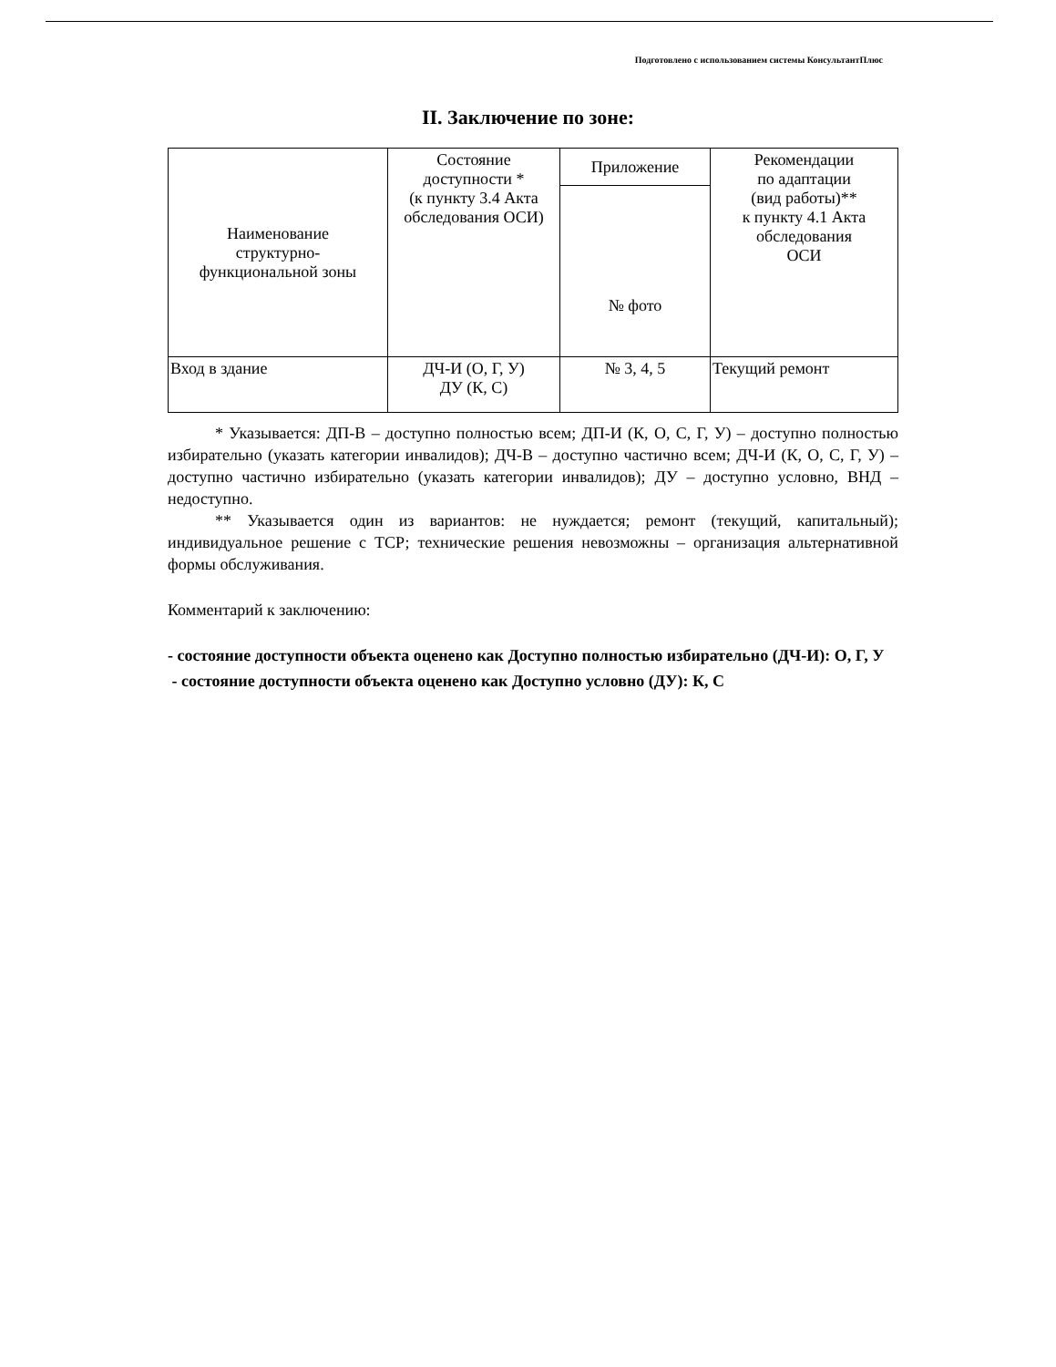Подготовлено с использованием системы КонсультантПлюс
II. Заключение по зоне:
| Наименование структурно- функциональной зоны | Состояние доступности * (к пункту 3.4 Акта обследования ОСИ) | Приложение | Рекомендации по адаптации (вид работы)** к пункту 4.1 Акта обследования ОСИ |
| --- | --- | --- | --- |
| | | № фото | |
| Вход в здание | ДЧ-И (О, Г, У) ДУ (К, С) | № 3, 4, 5 | Текущий ремонт |
* Указывается: ДП-В – доступно полностью всем; ДП-И (К, О, С, Г, У) – доступно полностью избирательно (указать категории инвалидов); ДЧ-В – доступно частично всем; ДЧ-И (К, О, С, Г, У) – доступно частично избирательно (указать категории инвалидов); ДУ – доступно условно, ВНД – недоступно.
** Указывается один из вариантов: не нуждается; ремонт (текущий, капитальный); индивидуальное решение с ТСР; технические решения невозможны – организация альтернативной формы обслуживания.
Комментарий к заключению:
- состояние доступности объекта оценено как Доступно полностью избирательно (ДЧ-И): О, Г, У
- состояние доступности объекта оценено как Доступно условно (ДУ): К, С